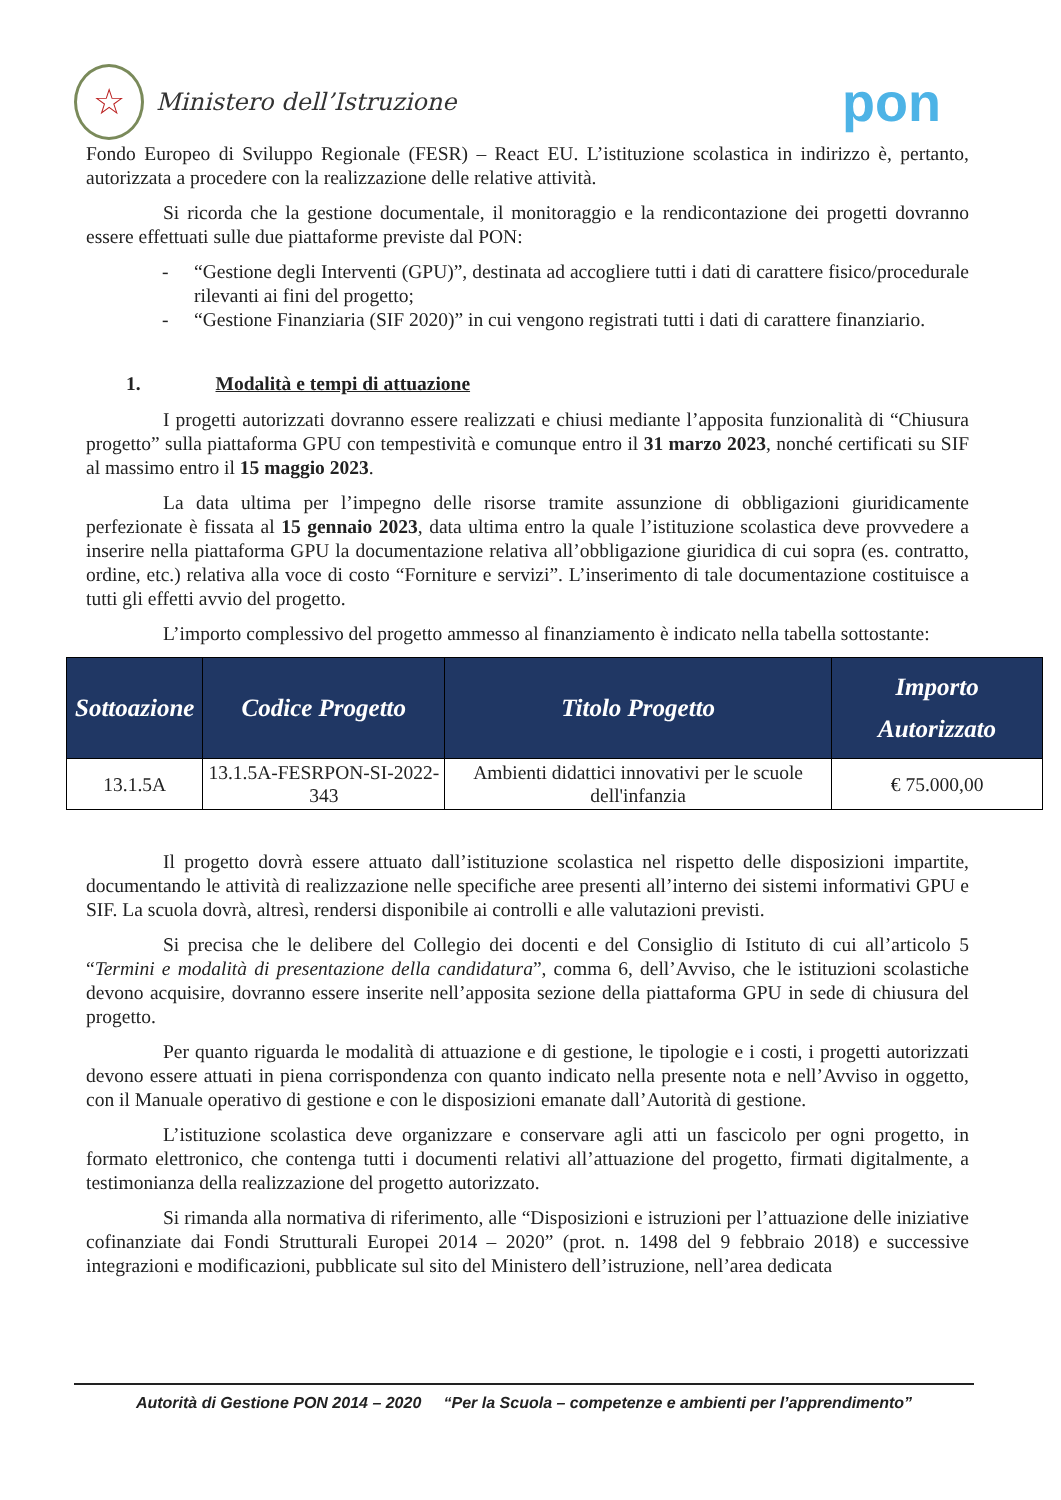☆
Ministero dell’Istruzione
pon
Fondo Europeo di Sviluppo Regionale (FESR) – React EU. L’istituzione scolastica in indirizzo è, pertanto, autorizzata a procedere con la realizzazione delle relative attività.
Si ricorda che la gestione documentale, il monitoraggio e la rendicontazione dei progetti dovranno essere effettuati sulle due piattaforme previste dal PON:
- “Gestione degli Interventi (GPU)”, destinata ad accogliere tutti i dati di carattere fisico/procedurale rilevanti ai fini del progetto;
- “Gestione Finanziaria (SIF 2020)” in cui vengono registrati tutti i dati di carattere finanziario.
1. Modalità e tempi di attuazione
I progetti autorizzati dovranno essere realizzati e chiusi mediante l’apposita funzionalità di “Chiusura progetto” sulla piattaforma GPU con tempestività e comunque entro il 31 marzo 2023, nonché certificati su SIF al massimo entro il 15 maggio 2023.
La data ultima per l’impegno delle risorse tramite assunzione di obbligazioni giuridicamente perfezionate è fissata al 15 gennaio 2023, data ultima entro la quale l’istituzione scolastica deve provvedere a inserire nella piattaforma GPU la documentazione relativa all’obbligazione giuridica di cui sopra (es. contratto, ordine, etc.) relativa alla voce di costo “Forniture e servizi”. L’inserimento di tale documentazione costituisce a tutti gli effetti avvio del progetto.
L’importo complessivo del progetto ammesso al finanziamento è indicato nella tabella sottostante:
| Sottoazione | Codice Progetto | Titolo Progetto | Importo Autorizzato |
| --- | --- | --- | --- |
| 13.1.5A | 13.1.5A-FESRPON-SI-2022-343 | Ambienti didattici innovativi per le scuole dell'infanzia | € 75.000,00 |
Il progetto dovrà essere attuato dall’istituzione scolastica nel rispetto delle disposizioni impartite, documentando le attività di realizzazione nelle specifiche aree presenti all’interno dei sistemi informativi GPU e SIF. La scuola dovrà, altresì, rendersi disponibile ai controlli e alle valutazioni previsti.
Si precisa che le delibere del Collegio dei docenti e del Consiglio di Istituto di cui all’articolo 5 “Termini e modalità di presentazione della candidatura”, comma 6, dell’Avviso, che le istituzioni scolastiche devono acquisire, dovranno essere inserite nell’apposita sezione della piattaforma GPU in sede di chiusura del progetto.
Per quanto riguarda le modalità di attuazione e di gestione, le tipologie e i costi, i progetti autorizzati devono essere attuati in piena corrispondenza con quanto indicato nella presente nota e nell’Avviso in oggetto, con il Manuale operativo di gestione e con le disposizioni emanate dall’Autorità di gestione.
L’istituzione scolastica deve organizzare e conservare agli atti un fascicolo per ogni progetto, in formato elettronico, che contenga tutti i documenti relativi all’attuazione del progetto, firmati digitalmente, a testimonianza della realizzazione del progetto autorizzato.
Si rimanda alla normativa di riferimento, alle “Disposizioni e istruzioni per l’attuazione delle iniziative cofinanziate dai Fondi Strutturali Europei 2014 – 2020” (prot. n. 1498 del 9 febbraio 2018) e successive integrazioni e modificazioni, pubblicate sul sito del Ministero dell’istruzione, nell’area dedicata
Autorità di Gestione PON 2014 – 2020 “Per la Scuola – competenze e ambienti per l’apprendimento”